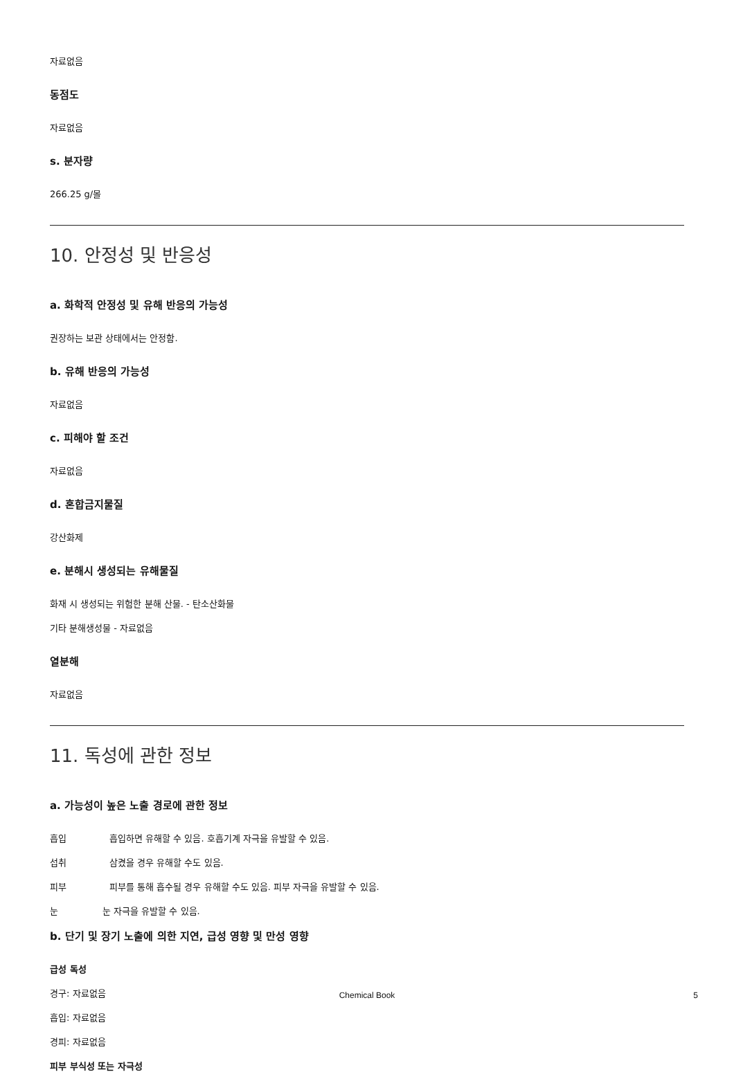자료없음
동점도
자료없음
s. 분자량
266.25 g/몰
10. 안정성 및 반응성
a. 화학적 안정성 및 유해 반응의 가능성
권장하는 보관 상태에서는 안정함.
b. 유해 반응의 가능성
자료없음
c. 피해야 할 조건
자료없음
d. 혼합금지물질
강산화제
e. 분해시 생성되는 유해물질
화재 시 생성되는 위험한 분해 산물. - 탄소산화물
기타 분해생성물 - 자료없음
열분해
자료없음
11. 독성에 관한 정보
a. 가능성이 높은 노출 경로에 관한 정보
흡입 흡입하면 유해할 수 있음. 호흡기계 자극을 유발할 수 있음.
섭취 삼켰을 경우 유해할 수도 있음.
피부 피부를 통해 흡수될 경우 유해할 수도 있음. 피부 자극을 유발할 수 있음.
눈 눈 자극을 유발할 수 있음.
b. 단기 및 장기 노출에 의한 지연, 급성 영향 및 만성 영향
급성 독성
경구: 자료없음
흡입: 자료없음
경피: 자료없음
피부 부식성 또는 자극성
Chemical Book 5